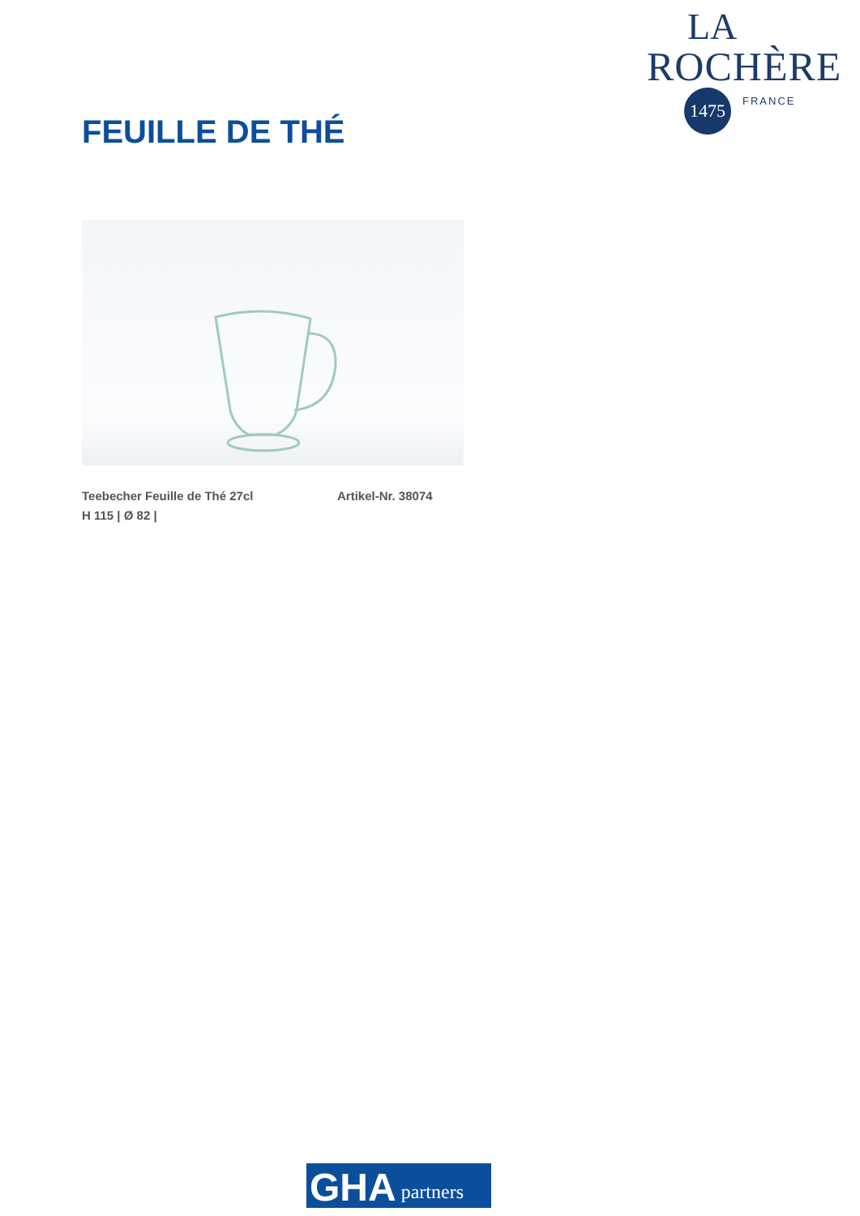LA
ROCHÈRE
1475
FRANCE
FEUILLE DE THÉ
Teebecher Feuille de Thé 27cl
H 115 | Ø 82 |
Artikel-Nr. 38074
GHA partners